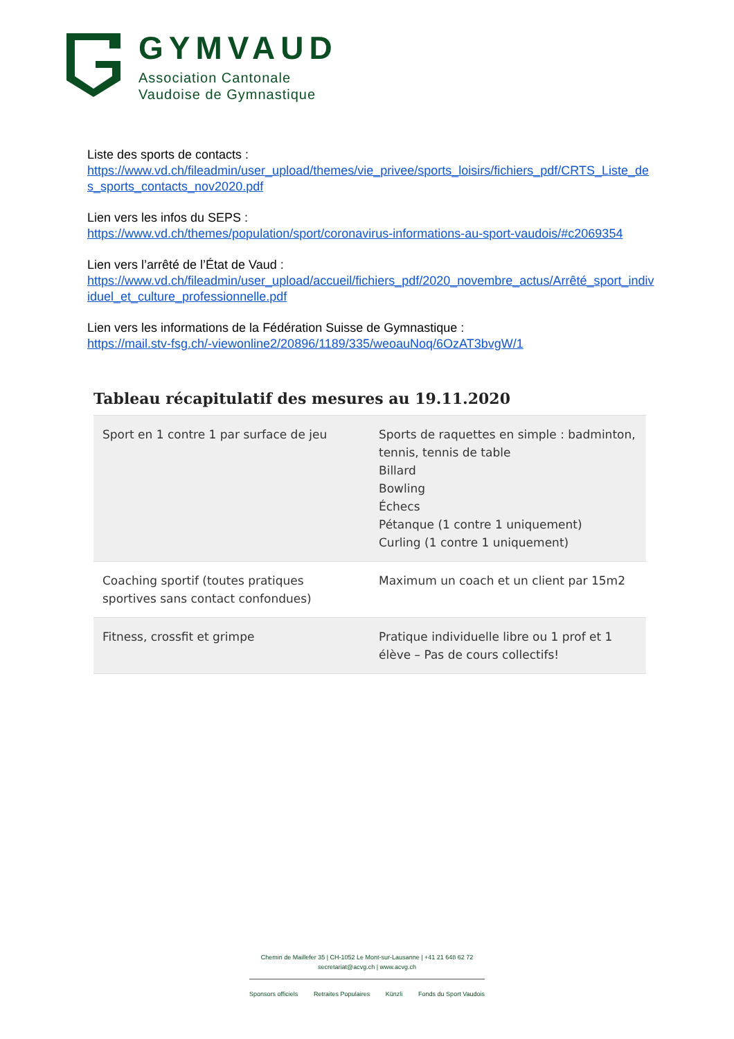GYMVAUD
Association Cantonale
Vaudoise de Gymnastique
Liste des sports de contacts :
https://www.vd.ch/fileadmin/user_upload/themes/vie_privee/sports_loisirs/fichiers_pdf/CRTS_Liste_des_sports_contacts_nov2020.pdf
Lien vers les infos du SEPS :
https://www.vd.ch/themes/population/sport/coronavirus-informations-au-sport-vaudois/#c2069354
Lien vers l’arrêté de l’État de Vaud :
https://www.vd.ch/fileadmin/user_upload/accueil/fichiers_pdf/2020_novembre_actus/Arrêté_sport_individuel_et_culture_professionnelle.pdf
Lien vers les informations de la Fédération Suisse de Gymnastique :
https://mail.stv-fsg.ch/-viewonline2/20896/1189/335/weoauNoq/6OzAT3bvgW/1
Tableau récapitulatif des mesures au 19.11.2020
| Sport en 1 contre 1 par surface de jeu | Sports de raquettes en simple : badminton, tennis, tennis de table Billard Bowling Échecs Pétanque (1 contre 1 uniquement) Curling (1 contre 1 uniquement) |
| Coaching sportif (toutes pratiques sportives sans contact confondues) | Maximum un coach et un client par 15m2 |
| Fitness, crossfit et grimpe | Pratique individuelle libre ou 1 prof et 1 élève – Pas de cours collectifs! |
Chemin de Maillefer 35 | CH-1052 Le Mont-sur-Lausanne | +41 21 648 62 72
secretariat@acvg.ch | www.acvg.ch
Sponsors officiels Retraites Populaires Künzli Fonds du Sport Vaudois